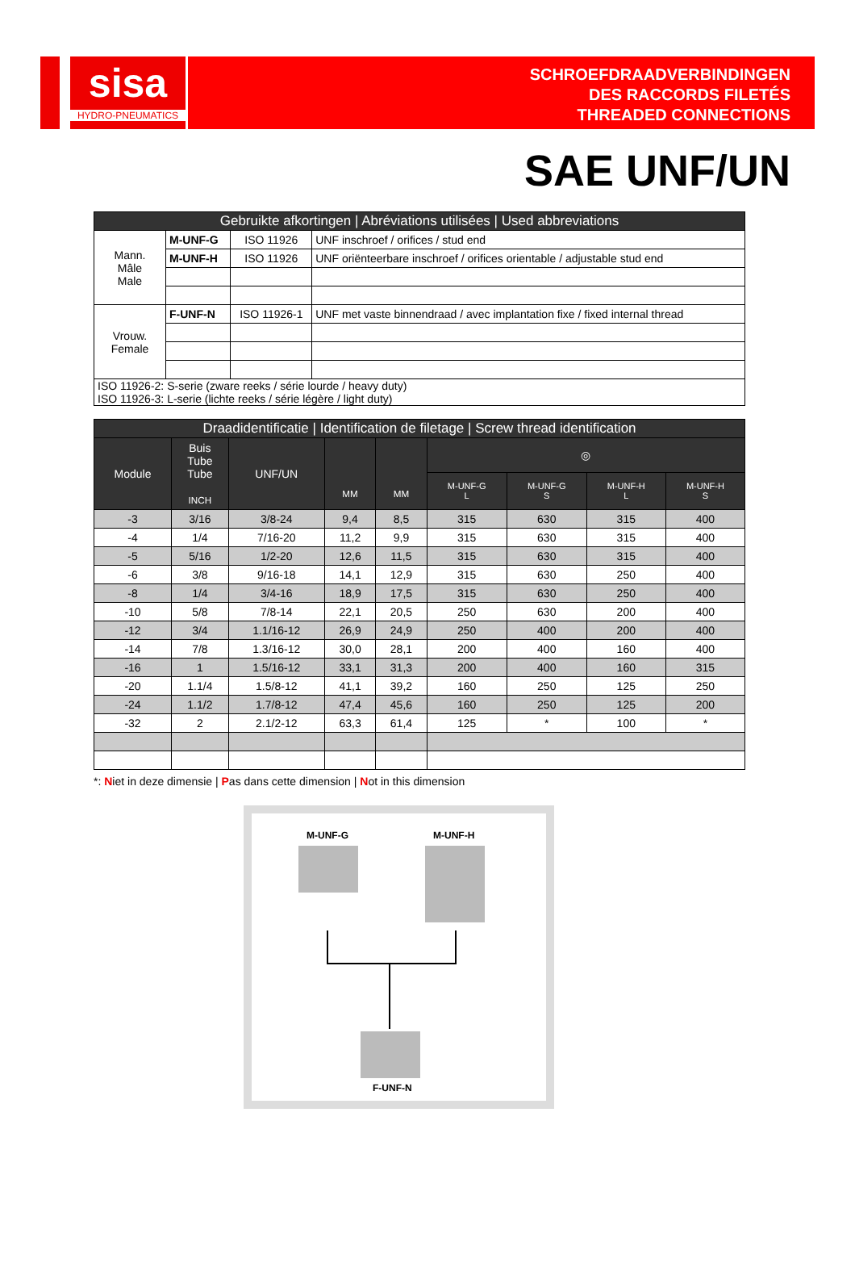sisa
HYDRO-PNEUMATICS
SCHROEFDRAADVERBINDINGEN
DES RACCORDS FILETÉS
THREADED CONNECTIONS
SAE UNF/UN
| Gebruikte afkortingen / Abréviations utilisées / Used abbreviations | | | |
| --- | --- | --- | --- |
| Mann. Mâle Male | M-UNF-G | ISO 11926 | UNF inschroef / orifices / stud end |
| | M-UNF-H | ISO 11926 | UNF oriënteerbare inschroef / orifices orientable / adjustable stud end |
| Vrouw. Female | F-UNF-N | ISO 11926-1 | UNF met vaste binnendraad / avec implantation fixe / fixed internal thread |
| ISO 11926-2: S-serie (zware reeks / série lourde / heavy duty) ISO 11926-3: L-serie (lichte reeks / série légère / light duty) | | | |
| Draadidentificatie / Identification de filetage / Screw thread identification | | | | | | | | |
| --- | --- | --- | --- | --- | --- | --- | --- | --- |
| Module | Buis Tube Tube INCH | UNF/UN | MM | MM | ◎ | | | |
| | | | | | M-UNF-G L | M-UNF-G S | M-UNF-H L | M-UNF-H S |
| -3 | 3/16 | 3/8-24 | 9,4 | 8,5 | 315 | 630 | 315 | 400 |
| -4 | 1/4 | 7/16-20 | 11,2 | 9,9 | 315 | 630 | 315 | 400 |
| -5 | 5/16 | 1/2-20 | 12,6 | 11,5 | 315 | 630 | 315 | 400 |
| -6 | 3/8 | 9/16-18 | 14,1 | 12,9 | 315 | 630 | 250 | 400 |
| -8 | 1/4 | 3/4-16 | 18,9 | 17,5 | 315 | 630 | 250 | 400 |
| -10 | 5/8 | 7/8-14 | 22,1 | 20,5 | 250 | 630 | 200 | 400 |
| -12 | 3/4 | 1.1/16-12 | 26,9 | 24,9 | 250 | 400 | 200 | 400 |
| -14 | 7/8 | 1.3/16-12 | 30,0 | 28,1 | 200 | 400 | 160 | 400 |
| -16 | 1 | 1.5/16-12 | 33,1 | 31,3 | 200 | 400 | 160 | 315 |
| -20 | 1.1/4 | 1.5/8-12 | 41,1 | 39,2 | 160 | 250 | 125 | 250 |
| -24 | 1.1/2 | 1.7/8-12 | 47,4 | 45,6 | 160 | 250 | 125 | 200 |
| -32 | 2 | 2.1/2-12 | 63,3 | 61,4 | 125 | * | 100 | * |
*: Niet in deze dimensie | Pas dans cette dimension | Not in this dimension
M-UNF-G M-UNF-H
F-UNF-N